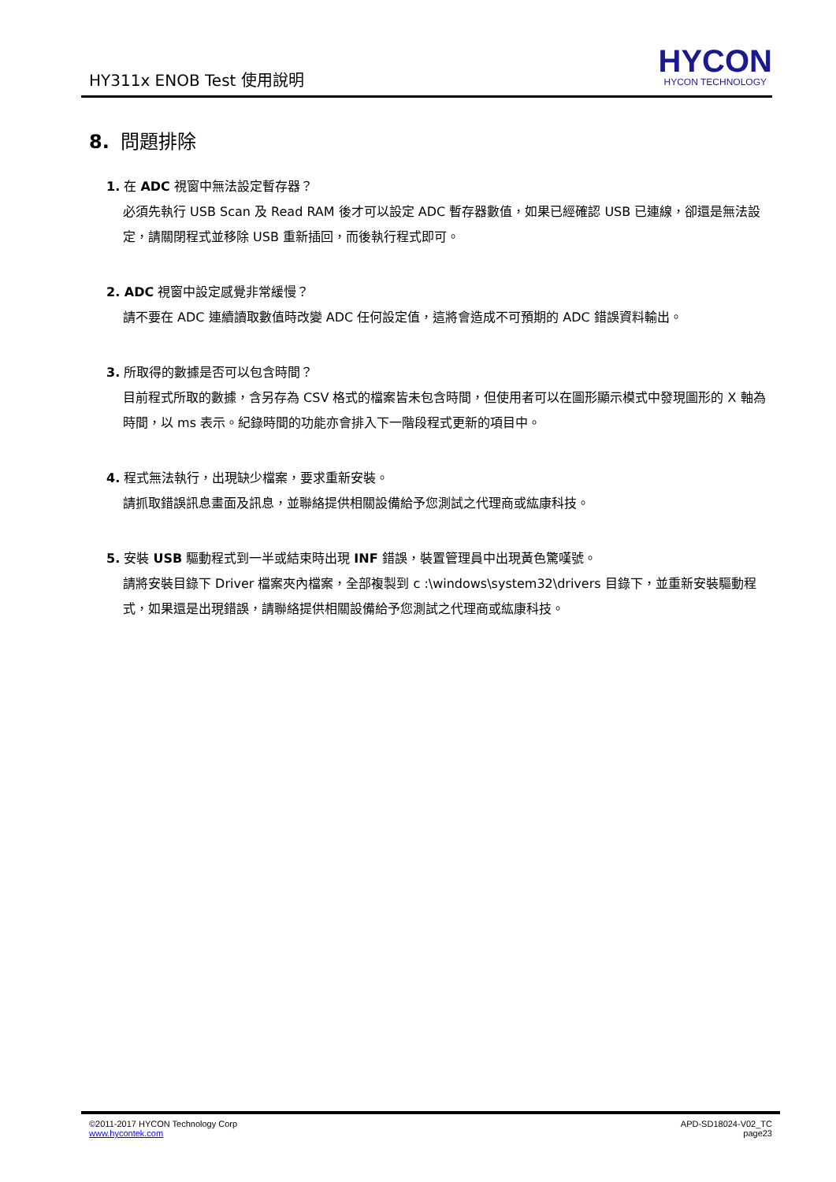HY311x ENOB Test 使用說明
HYCON
HYCON TECHNOLOGY
8. 問題排除
1. 在 ADC 視窗中無法設定暫存器？
必須先執行 USB Scan 及 Read RAM 後才可以設定 ADC 暫存器數值，如果已經確認 USB 已連線，卻還是無法設定，請關閉程式並移除 USB 重新插回，而後執行程式即可。
2. ADC 視窗中設定感覺非常緩慢？
請不要在 ADC 連續讀取數值時改變 ADC 任何設定值，這將會造成不可預期的 ADC 錯誤資料輸出。
3. 所取得的數據是否可以包含時間？
目前程式所取的數據，含另存為 CSV 格式的檔案皆未包含時間，但使用者可以在圖形顯示模式中發現圖形的 X 軸為時間，以 ms 表示。紀錄時間的功能亦會排入下一階段程式更新的項目中。
4. 程式無法執行，出現缺少檔案，要求重新安裝。
請抓取錯誤訊息畫面及訊息，並聯絡提供相關設備給予您測試之代理商或紘康科技。
5. 安裝 USB 驅動程式到一半或結束時出現 INF 錯誤，裝置管理員中出現黃色驚嘆號。
請將安裝目錄下 Driver 檔案夾內檔案，全部複製到 c :\windows\system32\drivers 目錄下，並重新安裝驅動程式，如果還是出現錯誤，請聯絡提供相關設備給予您測試之代理商或紘康科技。
©2011-2017 HYCON Technology Corp
www.hycontek.com
APD-SD18024-V02_TC
page23